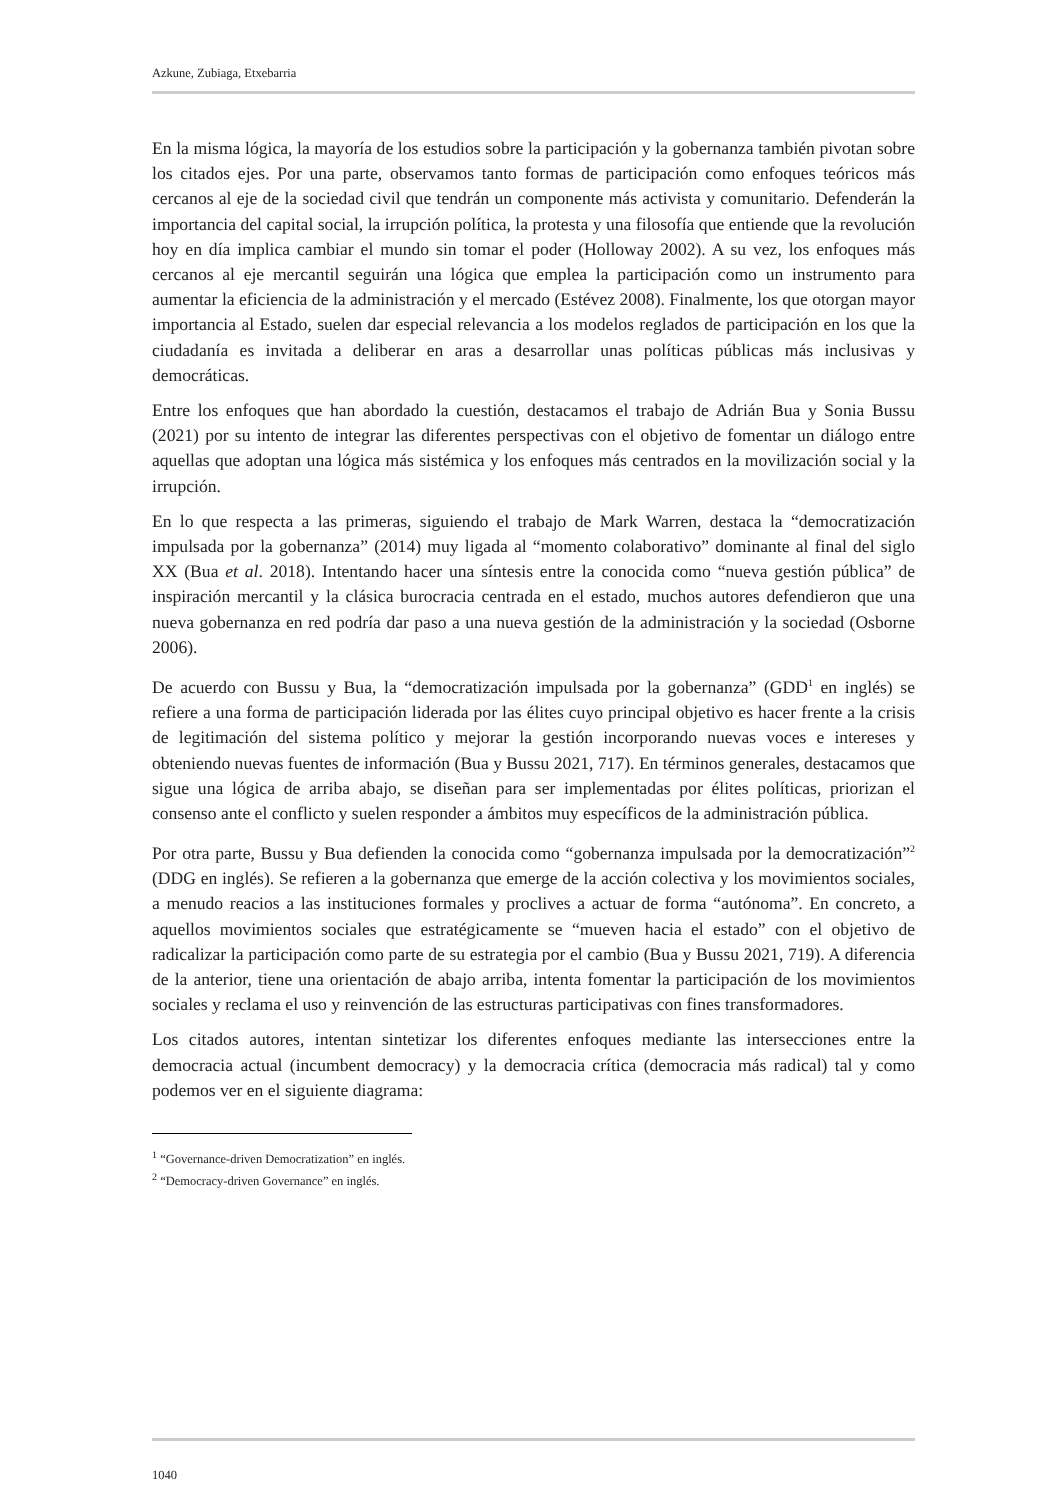Azkune, Zubiaga, Etxebarria
En la misma lógica, la mayoría de los estudios sobre la participación y la gobernanza también pivotan sobre los citados ejes. Por una parte, observamos tanto formas de participación como enfoques teóricos más cercanos al eje de la sociedad civil que tendrán un componente más activista y comunitario. Defenderán la importancia del capital social, la irrupción política, la protesta y una filosofía que entiende que la revolución hoy en día implica cambiar el mundo sin tomar el poder (Holloway 2002). A su vez, los enfoques más cercanos al eje mercantil seguirán una lógica que emplea la participación como un instrumento para aumentar la eficiencia de la administración y el mercado (Estévez 2008). Finalmente, los que otorgan mayor importancia al Estado, suelen dar especial relevancia a los modelos reglados de participación en los que la ciudadanía es invitada a deliberar en aras a desarrollar unas políticas públicas más inclusivas y democráticas.
Entre los enfoques que han abordado la cuestión, destacamos el trabajo de Adrián Bua y Sonia Bussu (2021) por su intento de integrar las diferentes perspectivas con el objetivo de fomentar un diálogo entre aquellas que adoptan una lógica más sistémica y los enfoques más centrados en la movilización social y la irrupción.
En lo que respecta a las primeras, siguiendo el trabajo de Mark Warren, destaca la “democratización impulsada por la gobernanza” (2014) muy ligada al “momento colaborativo” dominante al final del siglo XX (Bua et al. 2018). Intentando hacer una síntesis entre la conocida como “nueva gestión pública” de inspiración mercantil y la clásica burocracia centrada en el estado, muchos autores defendieron que una nueva gobernanza en red podría dar paso a una nueva gestión de la administración y la sociedad (Osborne 2006).
De acuerdo con Bussu y Bua, la “democratización impulsada por la gobernanza” (GDD<sup>1</sup> en inglés) se refiere a una forma de participación liderada por las élites cuyo principal objetivo es hacer frente a la crisis de legitimación del sistema político y mejorar la gestión incorporando nuevas voces e intereses y obteniendo nuevas fuentes de información (Bua y Bussu 2021, 717). En términos generales, destacamos que sigue una lógica de arriba abajo, se diseñan para ser implementadas por élites políticas, priorizan el consenso ante el conflicto y suelen responder a ámbitos muy específicos de la administración pública.
Por otra parte, Bussu y Bua defienden la conocida como “gobernanza impulsada por la democratización”<sup>2</sup> (DDG en inglés). Se refieren a la gobernanza que emerge de la acción colectiva y los movimientos sociales, a menudo reacios a las instituciones formales y proclives a actuar de forma “autónoma”. En concreto, a aquellos movimientos sociales que estratégicamente se “mueven hacia el estado” con el objetivo de radicalizar la participación como parte de su estrategia por el cambio (Bua y Bussu 2021, 719). A diferencia de la anterior, tiene una orientación de abajo arriba, intenta fomentar la participación de los movimientos sociales y reclama el uso y reinvención de las estructuras participativas con fines transformadores.
Los citados autores, intentan sintetizar los diferentes enfoques mediante las intersecciones entre la democracia actual (incumbent democracy) y la democracia crítica (democracia más radical) tal y como podemos ver en el siguiente diagrama:
<sup>1</sup> “Governance-driven Democratization” en inglés.
<sup>2</sup> “Democracy-driven Governance” en inglés.
1040